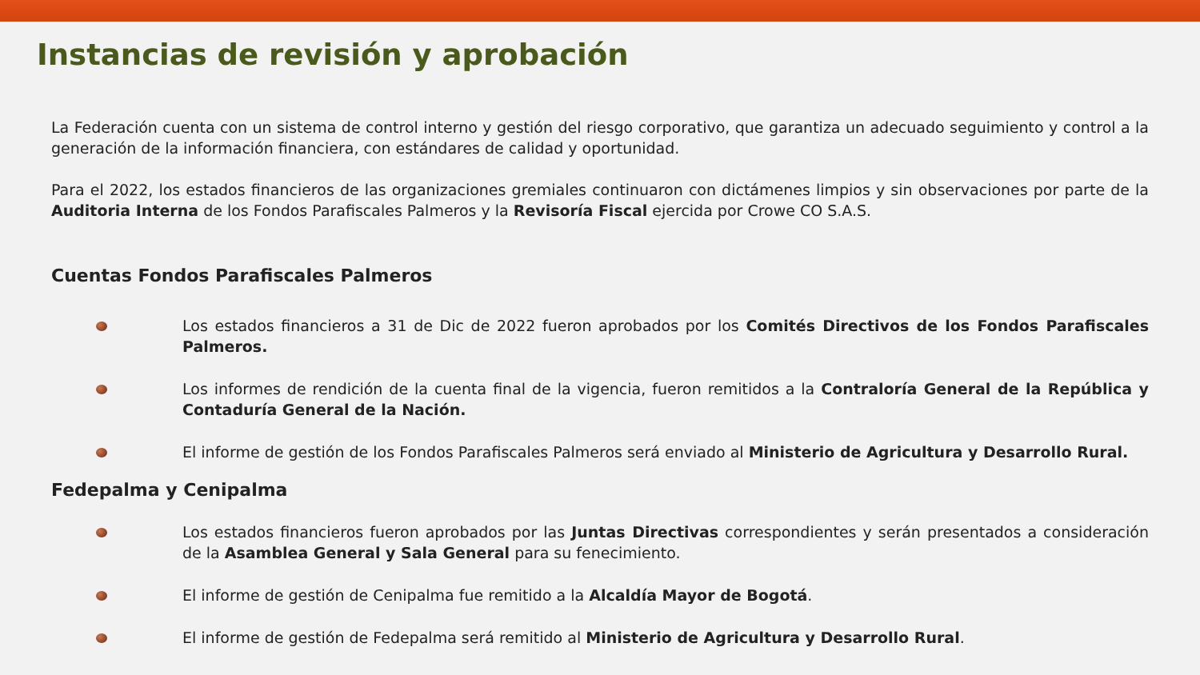Instancias de revisión y aprobación
La Federación cuenta con un sistema de control interno y gestión del riesgo corporativo, que garantiza un adecuado seguimiento y control a la generación de la información financiera, con estándares de calidad y oportunidad.
Para el 2022, los estados financieros de las organizaciones gremiales continuaron con dictámenes limpios y sin observaciones por parte de la Auditoria Interna de los Fondos Parafiscales Palmeros y la Revisoría Fiscal ejercida por Crowe CO S.A.S.
Cuentas Fondos Parafiscales Palmeros
Los estados financieros a 31 de Dic de 2022 fueron aprobados por los Comités Directivos de los Fondos Parafiscales Palmeros.
Los informes de rendición de la cuenta final de la vigencia, fueron remitidos a la Contraloría General de la República y Contaduría General de la Nación.
El informe de gestión de los Fondos Parafiscales Palmeros será enviado al Ministerio de Agricultura y Desarrollo Rural.
Fedepalma y Cenipalma
Los estados financieros fueron aprobados por las Juntas Directivas correspondientes y serán presentados a consideración de la Asamblea General y Sala General para su fenecimiento.
El informe de gestión de Cenipalma fue remitido a la Alcaldía Mayor de Bogotá.
El informe de gestión de Fedepalma será remitido al Ministerio de Agricultura y Desarrollo Rural.